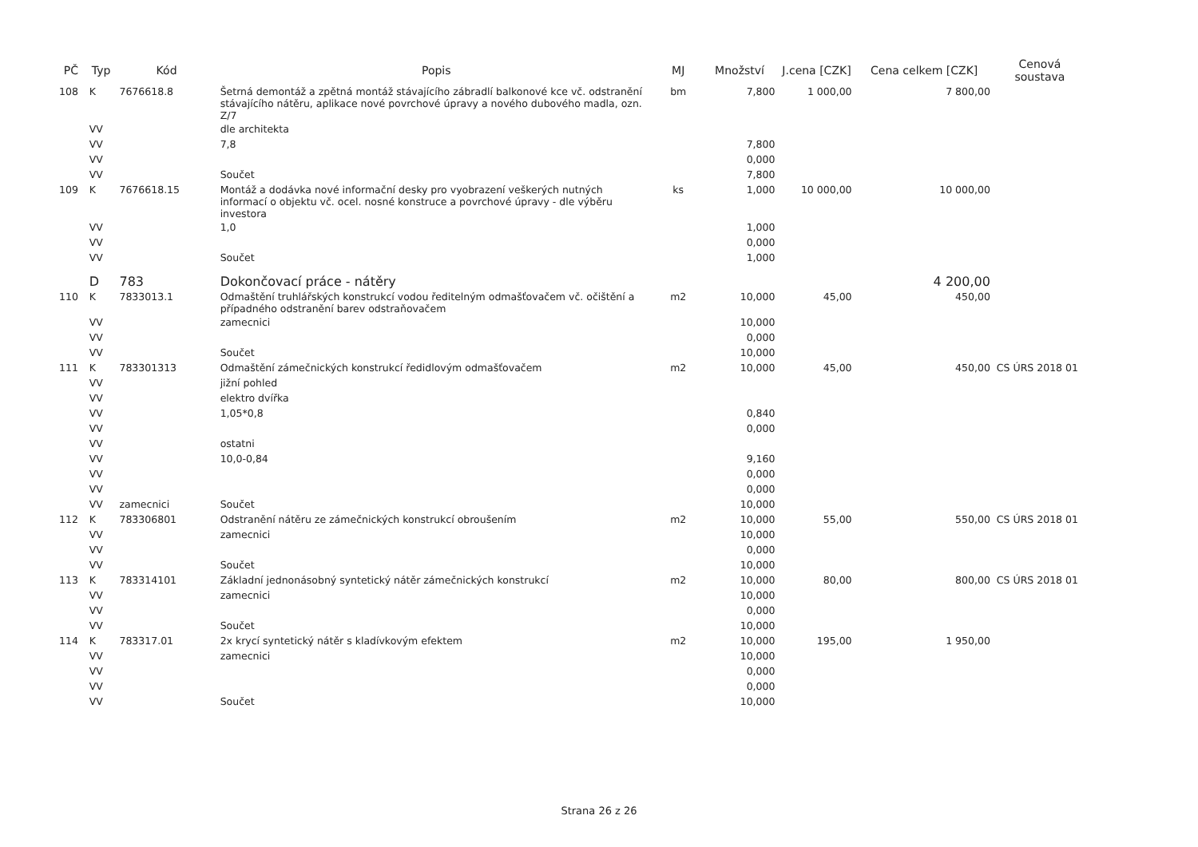| PČ | Typ | Kód | Popis | MJ | Množství | J.cena [CZK] | Cena celkem [CZK] | Cenová soustava |
| --- | --- | --- | --- | --- | --- | --- | --- | --- |
| 108 | K | 7676618.8 | Šetrná demontáž a zpětná montáž stávajícího zábradlí balkonové kce vč. odstranění stávajícího nátěru, aplikace nové povrchové úpravy a nového dubového madla, ozn. Z/7 | bm | 7,800 | 1 000,00 | 7 800,00 | |
| | VV | | dle architekta | | | | | |
| | VV | | 7,8 | | 7,800 | | | |
| | VV | | | | 0,000 | | | |
| | VV | | Součet | | 7,800 | | | |
| 109 | K | 7676618.15 | Montáž a dodávka nové informační desky pro vyobrazení veškerých nutných informací o objektu vč. ocel. nosné konstruce a povrchové úpravy - dle výběru investora | ks | 1,000 | 10 000,00 | 10 000,00 | |
| | VV | | 1,0 | | 1,000 | | | |
| | VV | | | | 0,000 | | | |
| | VV | | Součet | | 1,000 | | | |
| | D | 783 | Dokončovací práce - nátěry | | | | 4 200,00 | |
| 110 | K | 7833013.1 | Odmaštění truhlářských konstrukcí vodou ředitelným odmašťovačem vč. očištění a případného odstranění barev odstraňovačem | m2 | 10,000 | 45,00 | 450,00 | |
| | VV | | zamecnici | | 10,000 | | | |
| | VV | | | | 0,000 | | | |
| | VV | | Součet | | 10,000 | | | |
| 111 | K | 783301313 | Odmaštění zámečnických konstrukcí ředidlovým odmašťovačem | m2 | 10,000 | 45,00 | 450,00 | CS ÚRS 2018 01 |
| | VV | | jižní pohled | | | | | |
| | VV | | elektro dvířka | | | | | |
| | VV | | 1,05*0,8 | | 0,840 | | | |
| | VV | | | | 0,000 | | | |
| | VV | | ostatni | | | | | |
| | VV | | 10,0-0,84 | | 9,160 | | | |
| | VV | | | | 0,000 | | | |
| | VV | | | | 0,000 | | | |
| | VV | zamecnici | Součet | | 10,000 | | | |
| 112 | K | 783306801 | Odstranění nátěru ze zámečnických konstrukcí obroušením | m2 | 10,000 | 55,00 | 550,00 | CS ÚRS 2018 01 |
| | VV | | zamecnici | | 10,000 | | | |
| | VV | | | | 0,000 | | | |
| | VV | | Součet | | 10,000 | | | |
| 113 | K | 783314101 | Základní jednonásobný syntetický nátěr zámečnických konstrukcí | m2 | 10,000 | 80,00 | 800,00 | CS ÚRS 2018 01 |
| | VV | | zamecnici | | 10,000 | | | |
| | VV | | | | 0,000 | | | |
| | VV | | Součet | | 10,000 | | | |
| 114 | K | 783317.01 | 2x krycí syntetický nátěr s kladívkovým efektem | m2 | 10,000 | 195,00 | 1 950,00 | |
| | VV | | zamecnici | | 10,000 | | | |
| | VV | | | | 0,000 | | | |
| | VV | | | | 0,000 | | | |
| | VV | | Součet | | 10,000 | | | |
Strana 26 z 26